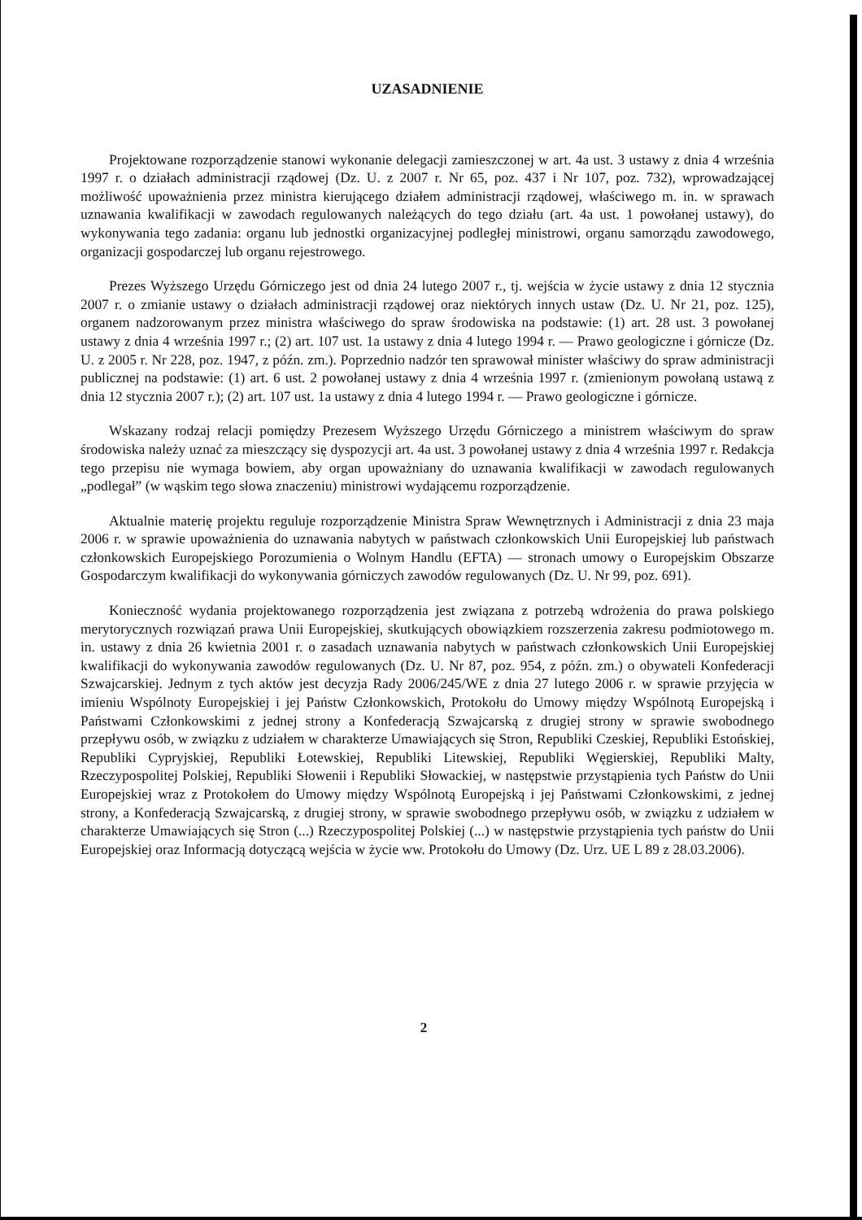UZASADNIENIE
Projektowane rozporządzenie stanowi wykonanie delegacji zamieszczonej w art. 4a ust. 3 ustawy z dnia 4 września 1997 r. o działach administracji rządowej (Dz. U. z 2007 r. Nr 65, poz. 437 i Nr 107, poz. 732), wprowadzającej możliwość upoważnienia przez ministra kierującego działem administracji rządowej, właściwego m. in. w sprawach uznawania kwalifikacji w zawodach regulowanych należących do tego działu (art. 4a ust. 1 powołanej ustawy), do wykonywania tego zadania: organu lub jednostki organizacyjnej podległej ministrowi, organu samorządu zawodowego, organizacji gospodarczej lub organu rejestrowego.
Prezes Wyższego Urzędu Górniczego jest od dnia 24 lutego 2007 r., tj. wejścia w życie ustawy z dnia 12 stycznia 2007 r. o zmianie ustawy o działach administracji rządowej oraz niektórych innych ustaw (Dz. U. Nr 21, poz. 125), organem nadzorowanym przez ministra właściwego do spraw środowiska na podstawie: (1) art. 28 ust. 3 powołanej ustawy z dnia 4 września 1997 r.; (2) art. 107 ust. 1a ustawy z dnia 4 lutego 1994 r. — Prawo geologiczne i górnicze (Dz. U. z 2005 r. Nr 228, poz. 1947, z późn. zm.). Poprzednio nadzór ten sprawował minister właściwy do spraw administracji publicznej na podstawie: (1) art. 6 ust. 2 powołanej ustawy z dnia 4 września 1997 r. (zmienionym powołaną ustawą z dnia 12 stycznia 2007 r.); (2) art. 107 ust. 1a ustawy z dnia 4 lutego 1994 r. — Prawo geologiczne i górnicze.
Wskazany rodzaj relacji pomiędzy Prezesem Wyższego Urzędu Górniczego a ministrem właściwym do spraw środowiska należy uznać za mieszczący się dyspozycji art. 4a ust. 3 powołanej ustawy z dnia 4 września 1997 r. Redakcja tego przepisu nie wymaga bowiem, aby organ upoważniany do uznawania kwalifikacji w zawodach regulowanych „podlegał” (w wąskim tego słowa znaczeniu) ministrowi wydającemu rozporządzenie.
Aktualnie materię projektu reguluje rozporządzenie Ministra Spraw Wewnętrznych i Administracji z dnia 23 maja 2006 r. w sprawie upoważnienia do uznawania nabytych w państwach członkowskich Unii Europejskiej lub państwach członkowskich Europejskiego Porozumienia o Wolnym Handlu (EFTA) — stronach umowy o Europejskim Obszarze Gospodarczym kwalifikacji do wykonywania górniczych zawodów regulowanych (Dz. U. Nr 99, poz. 691).
Konieczność wydania projektowanego rozporządzenia jest związana z potrzebą wdrożenia do prawa polskiego merytorycznych rozwiązań prawa Unii Europejskiej, skutkujących obowiązkiem rozszerzenia zakresu podmiotowego m. in. ustawy z dnia 26 kwietnia 2001 r. o zasadach uznawania nabytych w państwach członkowskich Unii Europejskiej kwalifikacji do wykonywania zawodów regulowanych (Dz. U. Nr 87, poz. 954, z późn. zm.) o obywateli Konfederacji Szwajcarskiej. Jednym z tych aktów jest decyzja Rady 2006/245/WE z dnia 27 lutego 2006 r. w sprawie przyjęcia w imieniu Wspólnoty Europejskiej i jej Państw Członkowskich, Protokołu do Umowy między Wspólnotą Europejską i Państwami Członkowskimi z jednej strony a Konfederacją Szwajcarską z drugiej strony w sprawie swobodnego przepływu osób, w związku z udziałem w charakterze Umawiających się Stron, Republiki Czeskiej, Republiki Estońskiej, Republiki Cypryjskiej, Republiki Łotewskiej, Republiki Litewskiej, Republiki Węgierskiej, Republiki Malty, Rzeczypospolitej Polskiej, Republiki Słowenii i Republiki Słowackiej, w następstwie przystąpienia tych Państw do Unii Europejskiej wraz z Protokołem do Umowy między Wspólnotą Europejską i jej Państwami Członkowskimi, z jednej strony, a Konfederacją Szwajcarską, z drugiej strony, w sprawie swobodnego przepływu osób, w związku z udziałem w charakterze Umawiających się Stron (...) Rzeczypospolitej Polskiej (...) w następstwie przystąpienia tych państw do Unii Europejskiej oraz Informacją dotyczącą wejścia w życie ww. Protokołu do Umowy (Dz. Urz. UE L 89 z 28.03.2006).
2